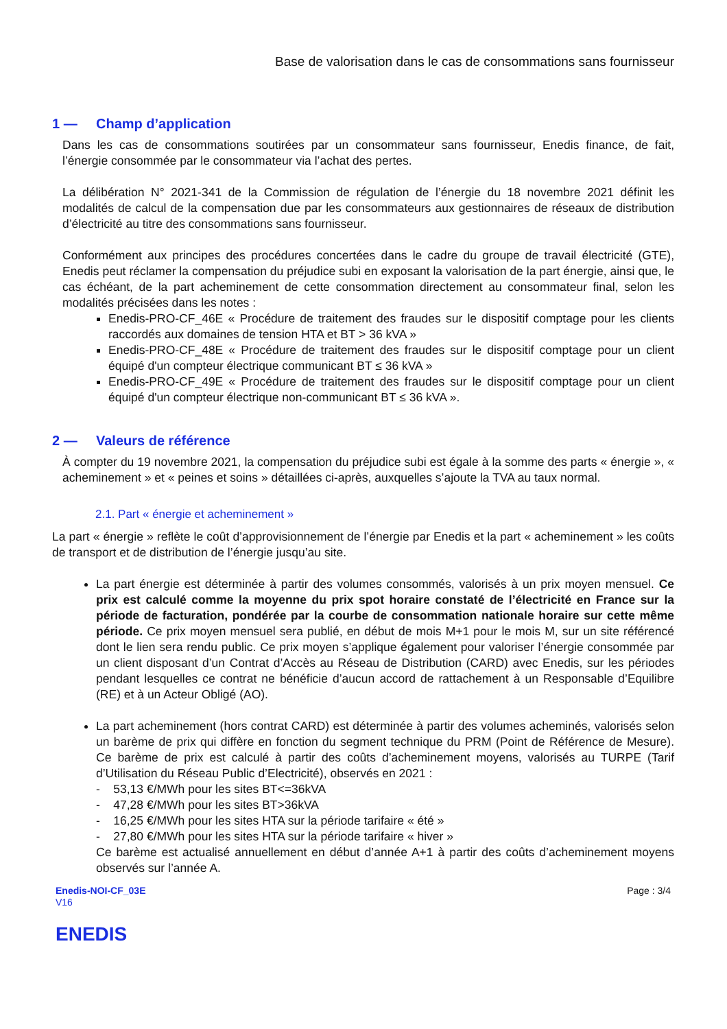Base de valorisation dans le cas de consommations sans fournisseur
1 — Champ d’application
Dans les cas de consommations soutirées par un consommateur sans fournisseur, Enedis finance, de fait, l’énergie consommée par le consommateur via l’achat des pertes.
La délibération N° 2021-341 de la Commission de régulation de l’énergie du 18 novembre 2021 définit les modalités de calcul de la compensation due par les consommateurs aux gestionnaires de réseaux de distribution d’électricité au titre des consommations sans fournisseur.
Conformément aux principes des procédures concertées dans le cadre du groupe de travail électricité (GTE), Enedis peut réclamer la compensation du préjudice subi en exposant la valorisation de la part énergie, ainsi que, le cas échéant, de la part acheminement de cette consommation directement au consommateur final, selon les modalités précisées dans les notes :
Enedis-PRO-CF_46E « Procédure de traitement des fraudes sur le dispositif comptage pour les clients raccordés aux domaines de tension HTA et BT > 36 kVA »
Enedis-PRO-CF_48E « Procédure de traitement des fraudes sur le dispositif comptage pour un client équipé d'un compteur électrique communicant BT ≤ 36 kVA »
Enedis-PRO-CF_49E « Procédure de traitement des fraudes sur le dispositif comptage pour un client équipé d'un compteur électrique non-communicant BT ≤ 36 kVA ».
2 — Valeurs de référence
À compter du 19 novembre 2021, la compensation du préjudice subi est égale à la somme des parts « énergie », « acheminement » et « peines et soins » détaillées ci-après, auxquelles s’ajoute la TVA au taux normal.
2.1. Part « énergie et acheminement »
La part « énergie » reflète le coût d’approvisionnement de l’énergie par Enedis et la part « acheminement » les coûts de transport et de distribution de l’énergie jusqu’au site.
La part énergie est déterminée à partir des volumes consommés, valorisés à un prix moyen mensuel. Ce prix est calculé comme la moyenne du prix spot horaire constaté de l’électricité en France sur la période de facturation, pondérée par la courbe de consommation nationale horaire sur cette même période. Ce prix moyen mensuel sera publié, en début de mois M+1 pour le mois M, sur un site référencé dont le lien sera rendu public. Ce prix moyen s’applique également pour valoriser l’énergie consommée par un client disposant d’un Contrat d’Accès au Réseau de Distribution (CARD) avec Enedis, sur les périodes pendant lesquelles ce contrat ne bénéficie d’aucun accord de rattachement à un Responsable d’Equilibre (RE) et à un Acteur Obligé (AO).
La part acheminement (hors contrat CARD) est déterminée à partir des volumes acheminés, valorisés selon un barème de prix qui diffère en fonction du segment technique du PRM (Point de Référence de Mesure). Ce barème de prix est calculé à partir des coûts d’acheminement moyens, valorisés au TURPE (Tarif d’Utilisation du Réseau Public d’Electricité), observés en 2021 :
- 53,13 €/MWh pour les sites BT<=36kVA
- 47,28 €/MWh pour les sites BT>36kVA
- 16,25 €/MWh pour les sites HTA sur la période tarifaire « été »
- 27,80 €/MWh pour les sites HTA sur la période tarifaire « hiver »
Ce barème est actualisé annuellement en début d’année A+1 à partir des coûts d’acheminement moyens observés sur l’année A.
Enedis-NOI-CF_03E
V16
Page : 3/4
ENEDIS